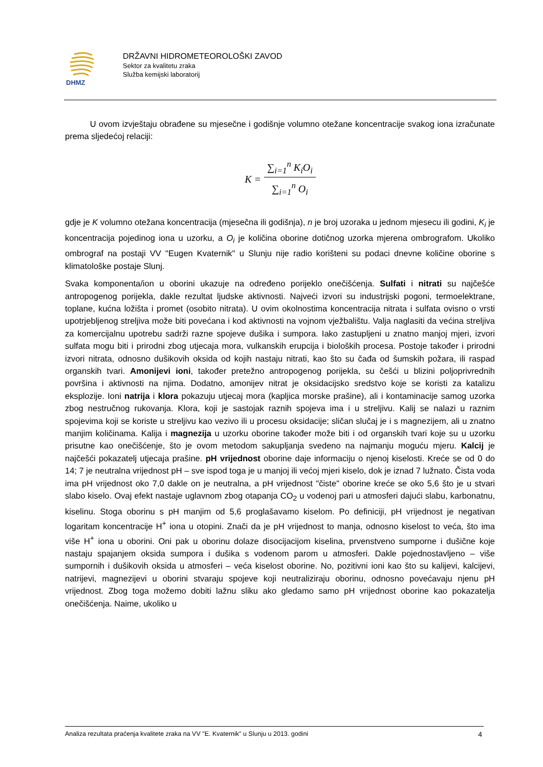DHMZ
DRŽAVNI HIDROMETEOROLOŠKI ZAVOD
Sektor za kvalitetu zraka
Služba kemijski laboratorij
U ovom izvještaju obrađene su mjesečne i godišnje volumno otežane koncentracije svakog iona izračunate prema sljedećoj relaciji:
| K = | ∑<sub>i=1</sub><sup>n</sup> K<sub>i</sub>O<sub>i</sub> |
| | ∑<sub>i=1</sub><sup>n</sup> O<sub>i</sub> |
gdje je K volumno otežana koncentracija (mjesečna ili godišnja), n je broj uzoraka u jednom mjesecu ili godini, K<sub>i</sub> je koncentracija pojedinog iona u uzorku, a O<sub>i</sub> je količina oborine dotičnog uzorka mjerena ombrografom. Ukoliko ombrograf na postaji VV "Eugen Kvaternik" u Slunju nije radio korišteni su podaci dnevne količine oborine s klimatološke postaje Slunj.
Svaka komponenta/ion u oborini ukazuje na određeno porijeklo onečišćenja. Sulfati i nitrati su najčešće antropogenog porijekla, dakle rezultat ljudske aktivnosti. Najveći izvori su industrijski pogoni, termoelektrane, toplane, kućna ložišta i promet (osobito nitrata). U ovim okolnostima koncentracija nitrata i sulfata ovisno o vrsti upotrjebljenog streljiva može biti povećana i kod aktivnosti na vojnom vježbalištu. Valja naglasiti da većina streljiva za komercijalnu upotrebu sadrži razne spojeve dušika i sumpora. Iako zastupljeni u znatno manjoj mjeri, izvori sulfata mogu biti i prirodni zbog utjecaja mora, vulkanskih erupcija i bioloških procesa. Postoje također i prirodni izvori nitrata, odnosno dušikovih oksida od kojih nastaju nitrati, kao što su čađa od šumskih požara, ili raspad organskih tvari. Amonijevi ioni, također pretežno antropogenog porijekla, su češći u blizini poljoprivrednih površina i aktivnosti na njima. Dodatno, amonijev nitrat je oksidacijsko sredstvo koje se koristi za katalizu eksplozije. Ioni natrija i klora pokazuju utjecaj mora (kapljica morske prašine), ali i kontaminacije samog uzorka zbog nestručnog rukovanja. Klora, koji je sastojak raznih spojeva ima i u streljivu. Kalij se nalazi u raznim spojevima koji se koriste u streljivu kao vezivo ili u procesu oksidacije; sličan slučaj je i s magnezijem, ali u znatno manjim količinama. Kalija i magnezija u uzorku oborine također može biti i od organskih tvari koje su u uzorku prisutne kao onečišćenje, što je ovom metodom sakupljanja svedeno na najmanju moguću mjeru. Kalcij je najčešći pokazatelj utjecaja prašine. pH vrijednost oborine daje informaciju o njenoj kiselosti. Kreće se od 0 do 14; 7 je neutralna vrijednost pH – sve ispod toga je u manjoj ili većoj mjeri kiselo, dok je iznad 7 lužnato. Čista voda ima pH vrijednost oko 7,0 dakle on je neutralna, a pH vrijednost "čiste" oborine kreće se oko 5,6 što je u stvari slabo kiselo. Ovaj efekt nastaje uglavnom zbog otapanja CO<sub>2</sub> u vodenoj pari u atmosferi dajući slabu, karbonatnu, kiselinu. Stoga oborinu s pH manjim od 5,6 proglašavamo kiselom. Po definiciji, pH vrijednost je negativan logaritam koncentracije H<sup>+</sup> iona u otopini. Znači da je pH vrijednost to manja, odnosno kiselost to veća, što ima više H<sup>+</sup> iona u oborini. Oni pak u oborinu dolaze disocijacijom kiselina, prvenstveno sumporne i dušične koje nastaju spajanjem oksida sumpora i dušika s vodenom parom u atmosferi. Dakle pojednostavljeno – više sumpornih i dušikovih oksida u atmosferi – veća kiselost oborine. No, pozitivni ioni kao što su kalijevi, kalcijevi, natrijevi, magnezijevi u oborini stvaraju spojeve koji neutraliziraju oborinu, odnosno povećavaju njenu pH vrijednost. Zbog toga možemo dobiti lažnu sliku ako gledamo samo pH vrijednost oborine kao pokazatelja onečišćenja. Naime, ukoliko u
Analiza rezultata praćenja kvalitete zraka na VV "E. Kvaternik" u Slunju u 2013. godini 4